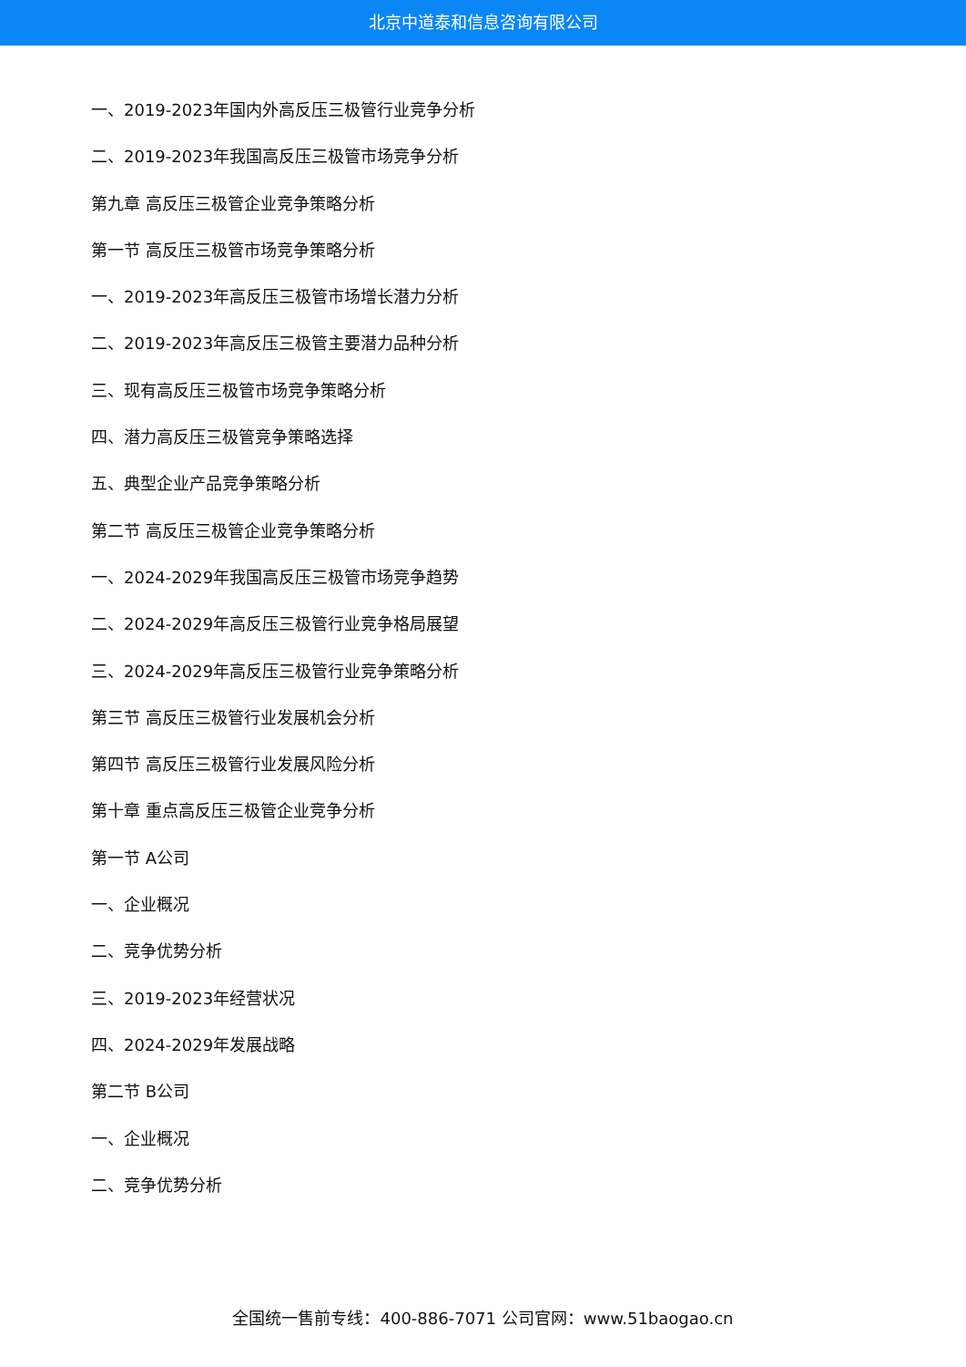北京中道泰和信息咨询有限公司
一、2019-2023年国内外高反压三极管行业竞争分析
二、2019-2023年我国高反压三极管市场竞争分析
第九章 高反压三极管企业竞争策略分析
第一节 高反压三极管市场竞争策略分析
一、2019-2023年高反压三极管市场增长潜力分析
二、2019-2023年高反压三极管主要潜力品种分析
三、现有高反压三极管市场竞争策略分析
四、潜力高反压三极管竞争策略选择
五、典型企业产品竞争策略分析
第二节 高反压三极管企业竞争策略分析
一、2024-2029年我国高反压三极管市场竞争趋势
二、2024-2029年高反压三极管行业竞争格局展望
三、2024-2029年高反压三极管行业竞争策略分析
第三节 高反压三极管行业发展机会分析
第四节 高反压三极管行业发展风险分析
第十章 重点高反压三极管企业竞争分析
第一节 A公司
一、企业概况
二、竞争优势分析
三、2019-2023年经营状况
四、2024-2029年发展战略
第二节 B公司
一、企业概况
二、竞争优势分析
全国统一售前专线：400-886-7071 公司官网：www.51baogao.cn